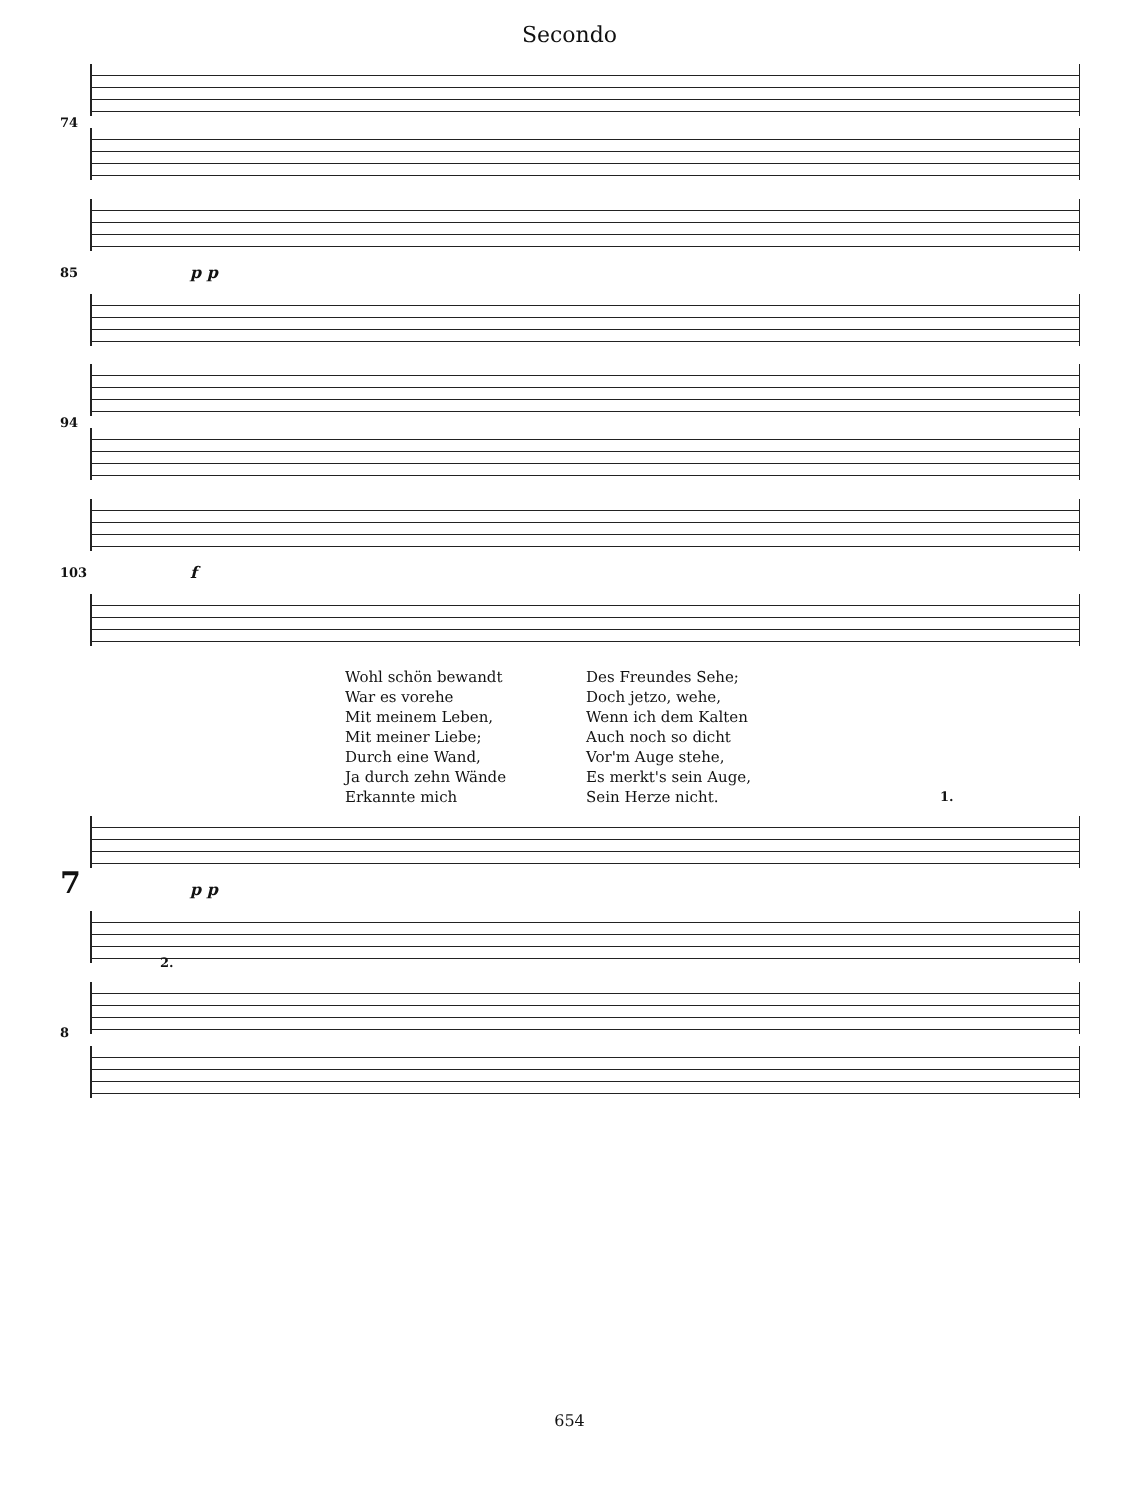Secondo
74
85
p p
94
103
f
Wohl schön bewandt
War es vorehe
Mit meinem Leben,
Mit meiner Liebe;
Durch eine Wand,
Ja durch zehn Wände
Erkannte mich
Des Freundes Sehe;
Doch jetzo, wehe,
Wenn ich dem Kalten
Auch noch so dicht
Vor'm Auge stehe,
Es merkt's sein Auge,
Sein Herze nicht.
7
1.
p p
8 2.
654